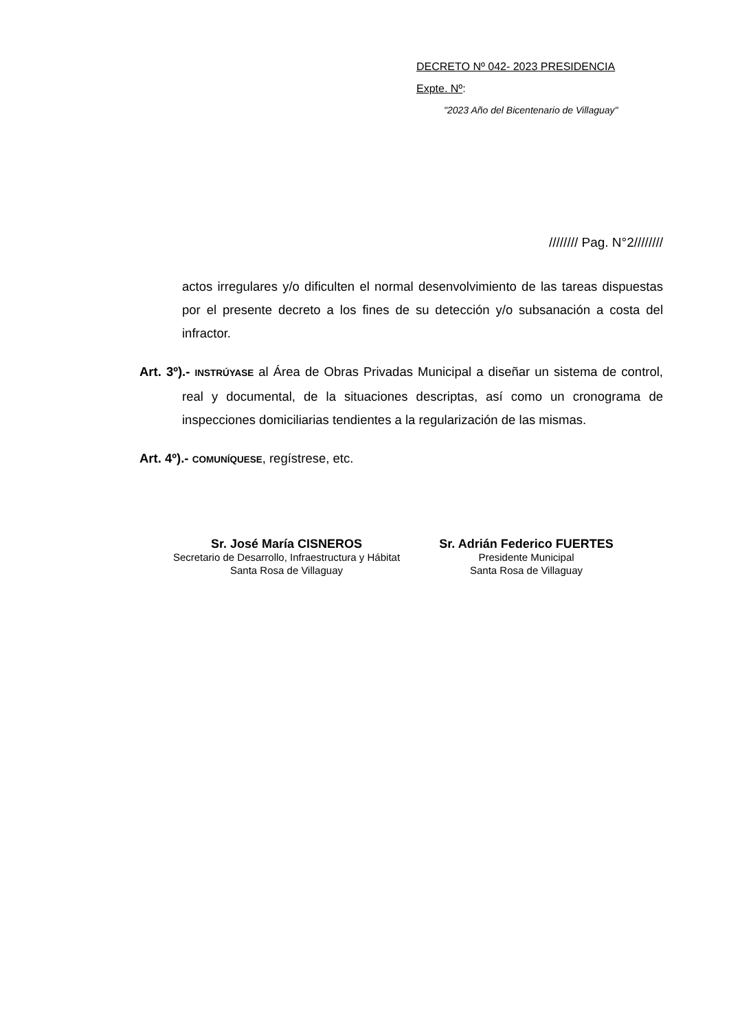DECRETO Nº 042- 2023 PRESIDENCIA
Expte. Nº:
"2023 Año del Bicentenario de Villaguay"
//////// Pag. N°2////////
actos irregulares y/o dificulten el normal desenvolvimiento de las tareas dispuestas por el presente decreto a los fines de su detección y/o subsanación a costa del infractor.
Art. 3º).- INSTRÚYASE al Área de Obras Privadas Municipal a diseñar un sistema de control, real y documental, de la situaciones descriptas, así como un cronograma de inspecciones domiciliarias tendientes a la regularización de las mismas.
Art. 4º).- COMUNÍQUESE, regístrese, etc.
Sr. José María CISNEROS
Secretario de Desarrollo, Infraestructura y Hábitat
Santa Rosa de Villaguay
Sr. Adrián Federico FUERTES
Presidente Municipal
Santa Rosa de Villaguay